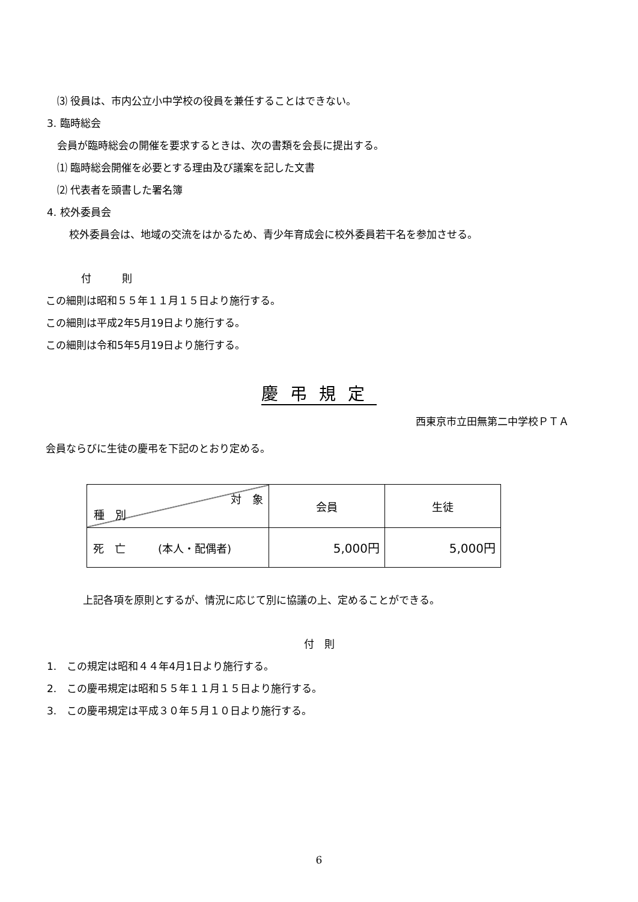⑶ 役員は、市内公立小中学校の役員を兼任することはできない。
3. 臨時総会
会員が臨時総会の開催を要求するときは、次の書類を会長に提出する。
⑴ 臨時総会開催を必要とする理由及び議案を記した文書
⑵ 代表者を頭書した署名簿
4. 校外委員会
校外委員会は、地域の交流をはかるため、青少年育成会に校外委員若干名を参加させる。
付　　　則
この細則は昭和５５年１１月１５日より施行する。
この細則は平成2年5月19日より施行する。
この細則は令和5年5月19日より施行する。
慶弔規定
西東京市立田無第二中学校ＰＴＡ
会員ならびに生徒の慶弔を下記のとおり定める。
| 対 象 種 別 | 会員 | 生徒 |
| 死 亡 (本人・配偶者) | 5,000円 | 5,000円 |
上記各項を原則とするが、情況に応じて別に協議の上、定めることができる。
付　則
1.　この規定は昭和４４年4月1日より施行する。
2.　この慶弔規定は昭和５５年１１月１５日より施行する。
3.　この慶弔規定は平成３０年５月１０日より施行する。
6